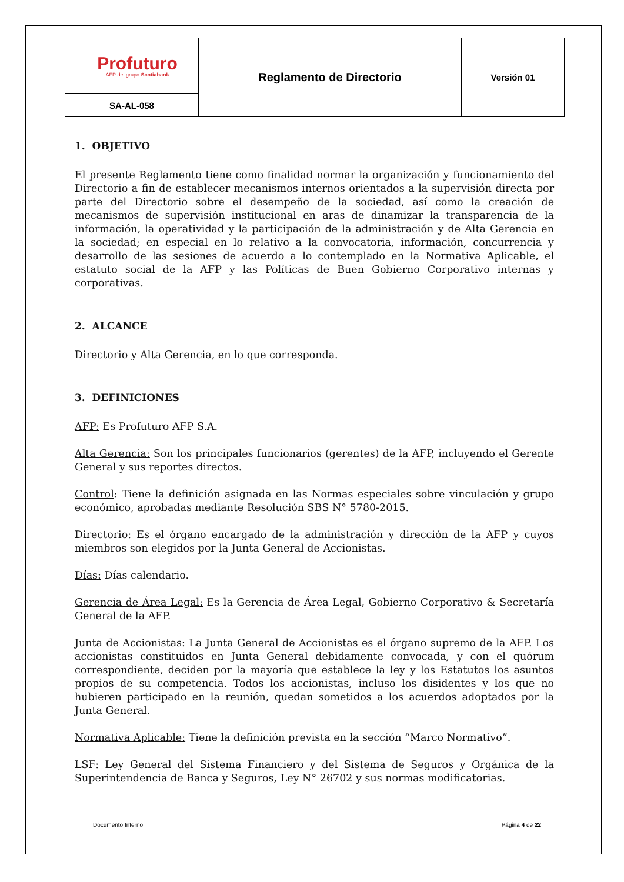| Profuturo AFP del grupo Scotiabank | Reglamento de Directorio | Versión 01 |
| SA-AL-058 | | |
1. OBJETIVO
El presente Reglamento tiene como finalidad normar la organización y funcionamiento del Directorio a fin de establecer mecanismos internos orientados a la supervisión directa por parte del Directorio sobre el desempeño de la sociedad, así como la creación de mecanismos de supervisión institucional en aras de dinamizar la transparencia de la información, la operatividad y la participación de la administración y de Alta Gerencia en la sociedad; en especial en lo relativo a la convocatoria, información, concurrencia y desarrollo de las sesiones de acuerdo a lo contemplado en la Normativa Aplicable, el estatuto social de la AFP y las Políticas de Buen Gobierno Corporativo internas y corporativas.
2. ALCANCE
Directorio y Alta Gerencia, en lo que corresponda.
3. DEFINICIONES
AFP: Es Profuturo AFP S.A.
Alta Gerencia: Son los principales funcionarios (gerentes) de la AFP, incluyendo el Gerente General y sus reportes directos.
Control: Tiene la definición asignada en las Normas especiales sobre vinculación y grupo económico, aprobadas mediante Resolución SBS N° 5780-2015.
Directorio: Es el órgano encargado de la administración y dirección de la AFP y cuyos miembros son elegidos por la Junta General de Accionistas.
Días: Días calendario.
Gerencia de Área Legal: Es la Gerencia de Área Legal, Gobierno Corporativo & Secretaría General de la AFP.
Junta de Accionistas: La Junta General de Accionistas es el órgano supremo de la AFP. Los accionistas constituidos en Junta General debidamente convocada, y con el quórum correspondiente, deciden por la mayoría que establece la ley y los Estatutos los asuntos propios de su competencia. Todos los accionistas, incluso los disidentes y los que no hubieren participado en la reunión, quedan sometidos a los acuerdos adoptados por la Junta General.
Normativa Aplicable: Tiene la definición prevista en la sección “Marco Normativo”.
LSF: Ley General del Sistema Financiero y del Sistema de Seguros y Orgánica de la Superintendencia de Banca y Seguros, Ley N° 26702 y sus normas modificatorias.
Documento Interno Página 4 de 22